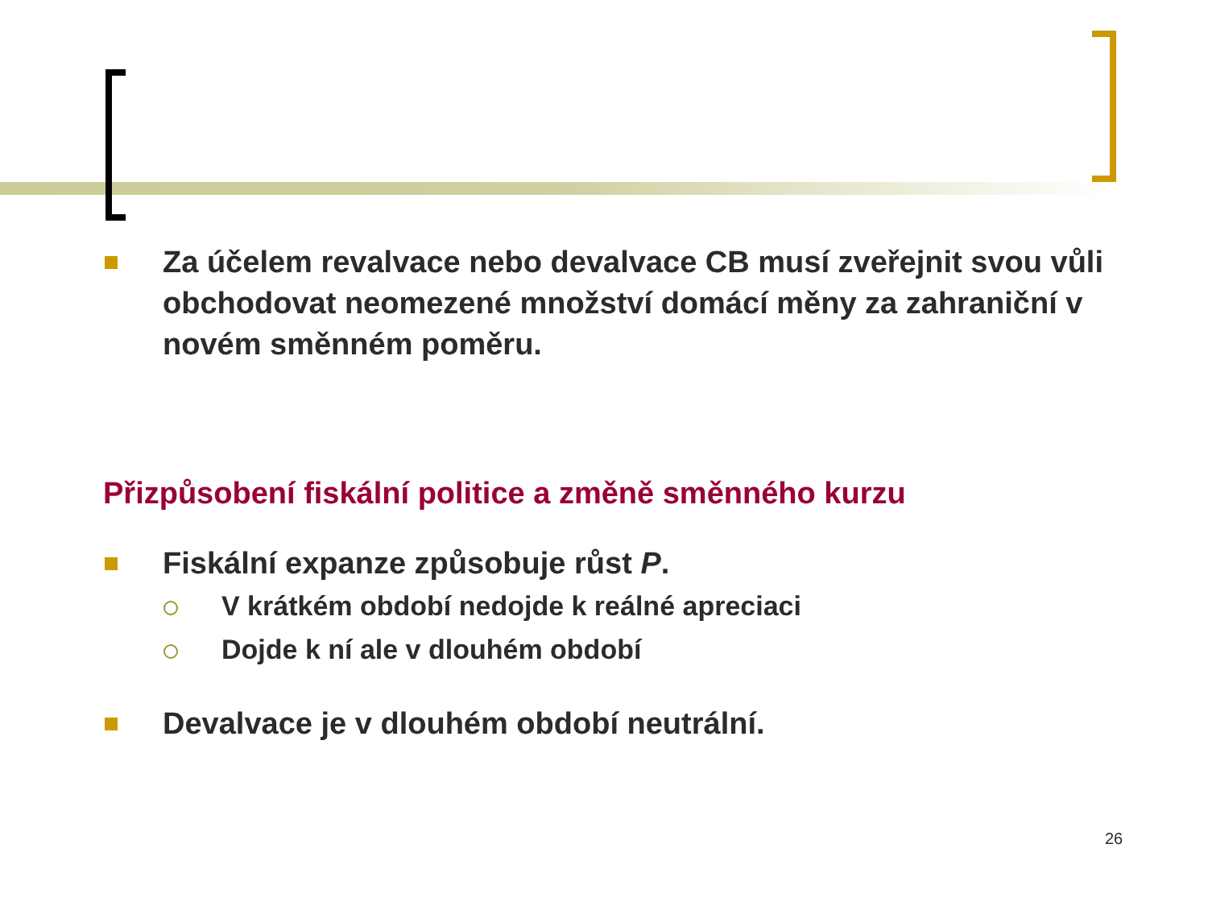Za účelem revalvace nebo devalvace CB musí zveřejnit svou vůli obchodovat neomezené množství domácí měny za zahraniční v novém směnném poměru.
Přizpůsobení fiskální politice a změně směnného kurzu
Fiskální expanze způsobuje růst P.
V krátkém období nedojde k reálné apreciaci
Dojde k ní ale v dlouhém období
Devalvace je v dlouhém období neutrální.
26